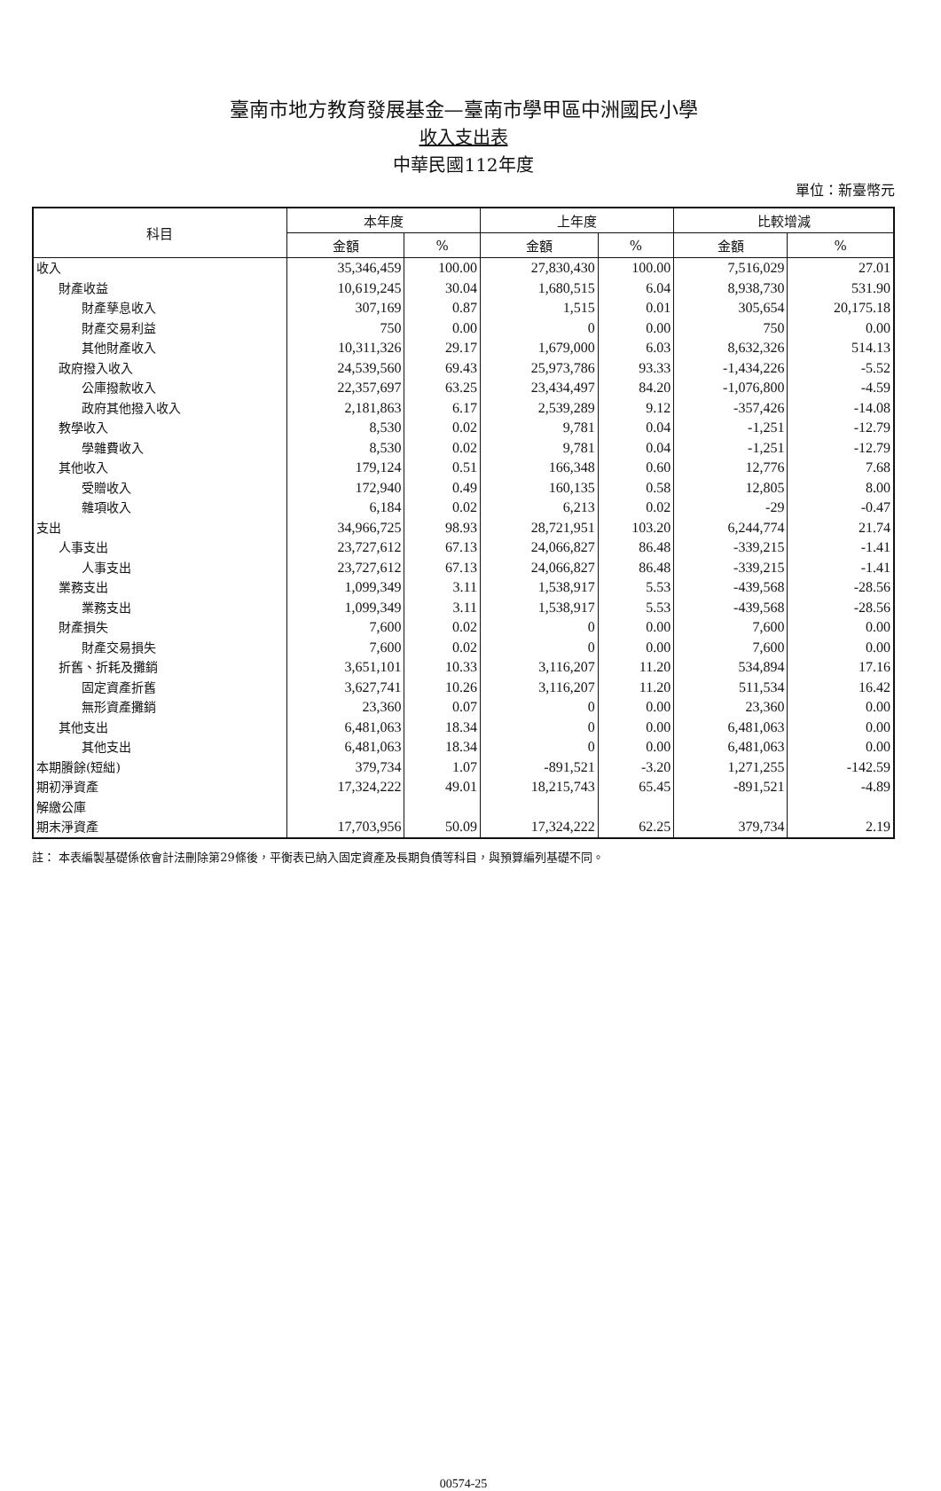臺南市地方教育發展基金—臺南市學甲區中洲國民小學
收入支出表
中華民國112年度
單位：新臺幣元
| 科目 | 本年度 | | 上年度 | | 比較增減 | |
| --- | --- | --- | --- | --- | --- | --- |
| | 金額 | % | 金額 | % | 金額 | % |
| 收入 | 35,346,459 | 100.00 | 27,830,430 | 100.00 | 7,516,029 | 27.01 |
| 財產收益 | 10,619,245 | 30.04 | 1,680,515 | 6.04 | 8,938,730 | 531.90 |
| 財產孳息收入 | 307,169 | 0.87 | 1,515 | 0.01 | 305,654 | 20,175.18 |
| 財產交易利益 | 750 | 0.00 | 0 | 0.00 | 750 | 0.00 |
| 其他財產收入 | 10,311,326 | 29.17 | 1,679,000 | 6.03 | 8,632,326 | 514.13 |
| 政府撥入收入 | 24,539,560 | 69.43 | 25,973,786 | 93.33 | -1,434,226 | -5.52 |
| 公庫撥款收入 | 22,357,697 | 63.25 | 23,434,497 | 84.20 | -1,076,800 | -4.59 |
| 政府其他撥入收入 | 2,181,863 | 6.17 | 2,539,289 | 9.12 | -357,426 | -14.08 |
| 教學收入 | 8,530 | 0.02 | 9,781 | 0.04 | -1,251 | -12.79 |
| 學雜費收入 | 8,530 | 0.02 | 9,781 | 0.04 | -1,251 | -12.79 |
| 其他收入 | 179,124 | 0.51 | 166,348 | 0.60 | 12,776 | 7.68 |
| 受贈收入 | 172,940 | 0.49 | 160,135 | 0.58 | 12,805 | 8.00 |
| 雜項收入 | 6,184 | 0.02 | 6,213 | 0.02 | -29 | -0.47 |
| 支出 | 34,966,725 | 98.93 | 28,721,951 | 103.20 | 6,244,774 | 21.74 |
| 人事支出 | 23,727,612 | 67.13 | 24,066,827 | 86.48 | -339,215 | -1.41 |
| 人事支出 | 23,727,612 | 67.13 | 24,066,827 | 86.48 | -339,215 | -1.41 |
| 業務支出 | 1,099,349 | 3.11 | 1,538,917 | 5.53 | -439,568 | -28.56 |
| 業務支出 | 1,099,349 | 3.11 | 1,538,917 | 5.53 | -439,568 | -28.56 |
| 財產損失 | 7,600 | 0.02 | 0 | 0.00 | 7,600 | 0.00 |
| 財產交易損失 | 7,600 | 0.02 | 0 | 0.00 | 7,600 | 0.00 |
| 折舊、折耗及攤銷 | 3,651,101 | 10.33 | 3,116,207 | 11.20 | 534,894 | 17.16 |
| 固定資產折舊 | 3,627,741 | 10.26 | 3,116,207 | 11.20 | 511,534 | 16.42 |
| 無形資產攤銷 | 23,360 | 0.07 | 0 | 0.00 | 23,360 | 0.00 |
| 其他支出 | 6,481,063 | 18.34 | 0 | 0.00 | 6,481,063 | 0.00 |
| 其他支出 | 6,481,063 | 18.34 | 0 | 0.00 | 6,481,063 | 0.00 |
| 本期賸餘(短絀) | 379,734 | 1.07 | -891,521 | -3.20 | 1,271,255 | -142.59 |
| 期初淨資產 | 17,324,222 | 49.01 | 18,215,743 | 65.45 | -891,521 | -4.89 |
| 解繳公庫 | | | | | | |
| 期末淨資產 | 17,703,956 | 50.09 | 17,324,222 | 62.25 | 379,734 | 2.19 |
註： 本表編製基礎係依會計法刪除第29條後，平衡表已納入固定資產及長期負債等科目，與預算編列基礎不同。
00574-25